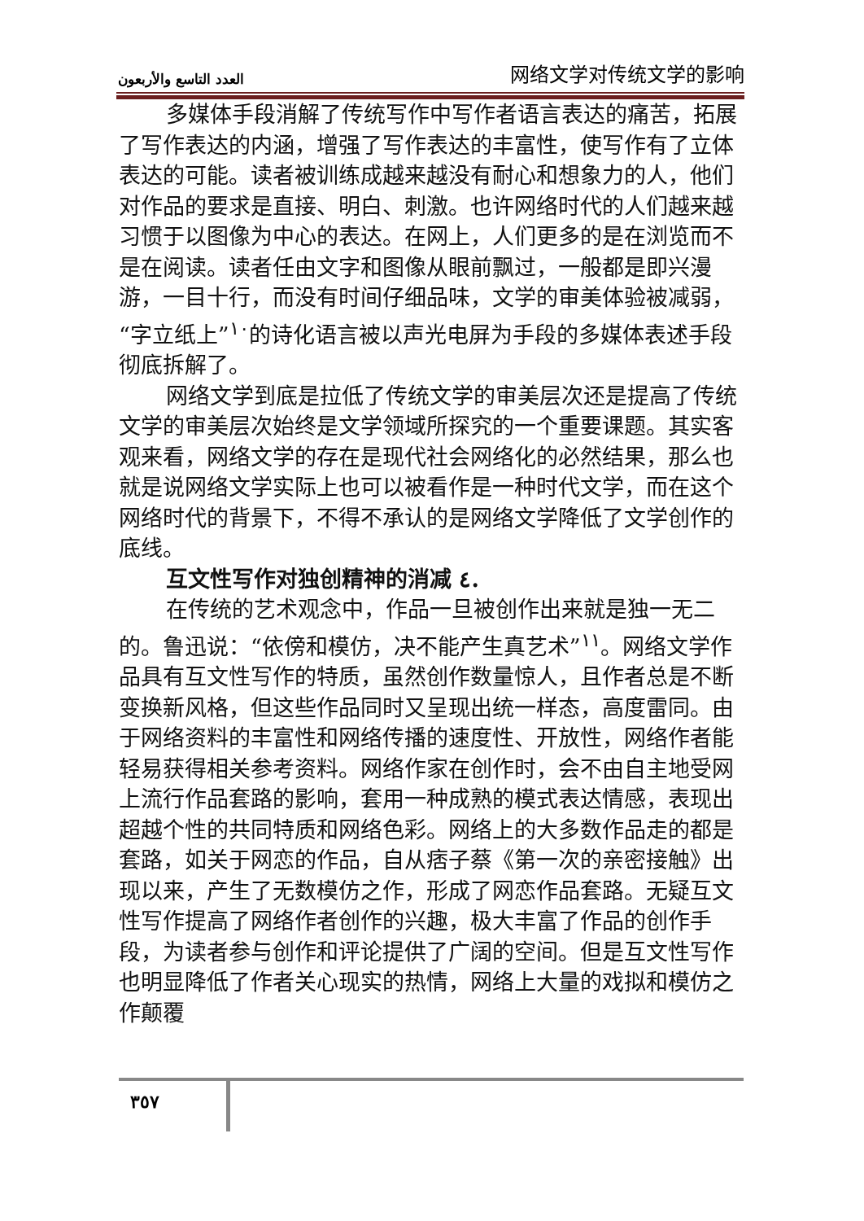العدد التاسع والأربعون 网络文学对传统文学的影响
多媒体手段消解了传统写作中写作者语言表达的痛苦，拓展了写作表达的内涵，增强了写作表达的丰富性，使写作有了立体表达的可能。读者被训练成越来越没有耐心和想象力的人，他们对作品的要求是直接、明白、刺激。也许网络时代的人们越来越习惯于以图像为中心的表达。在网上，人们更多的是在浏览而不是在阅读。读者任由文字和图像从眼前飘过，一般都是即兴漫游，一目十行，而没有时间仔细品味，文学的审美体验被减弱，“字立纸上”<sup>١٠</sup>的诗化语言被以声光电屏为手段的多媒体表述手段彻底拆解了。
网络文学到底是拉低了传统文学的审美层次还是提高了传统文学的审美层次始终是文学领域所探究的一个重要课题。其实客观来看，网络文学的存在是现代社会网络化的必然结果，那么也就是说网络文学实际上也可以被看作是一种时代文学，而在这个网络时代的背景下，不得不承认的是网络文学降低了文学创作的底线。
互文性写作对独创精神的消减 ٤.
在传统的艺术观念中，作品一旦被创作出来就是独一无二的。鲁迅说：“依傍和模仿，决不能产生真艺术”<sup>١١</sup>。网络文学作品具有互文性写作的特质，虽然创作数量惊人，且作者总是不断变换新风格，但这些作品同时又呈现出统一样态，高度雷同。由于网络资料的丰富性和网络传播的速度性、开放性，网络作者能轻易获得相关参考资料。网络作家在创作时，会不由自主地受网上流行作品套路的影响，套用一种成熟的模式表达情感，表现出超越个性的共同特质和网络色彩。网络上的大多数作品走的都是套路，如关于网恋的作品，自从痞子蔡《第一次的亲密接触》出现以来，产生了无数模仿之作，形成了网恋作品套路。无疑互文性写作提高了网络作者创作的兴趣，极大丰富了作品的创作手段，为读者参与创作和评论提供了广阔的空间。但是互文性写作也明显降低了作者关心现实的热情，网络上大量的戏拟和模仿之作颠覆
٣٥٧